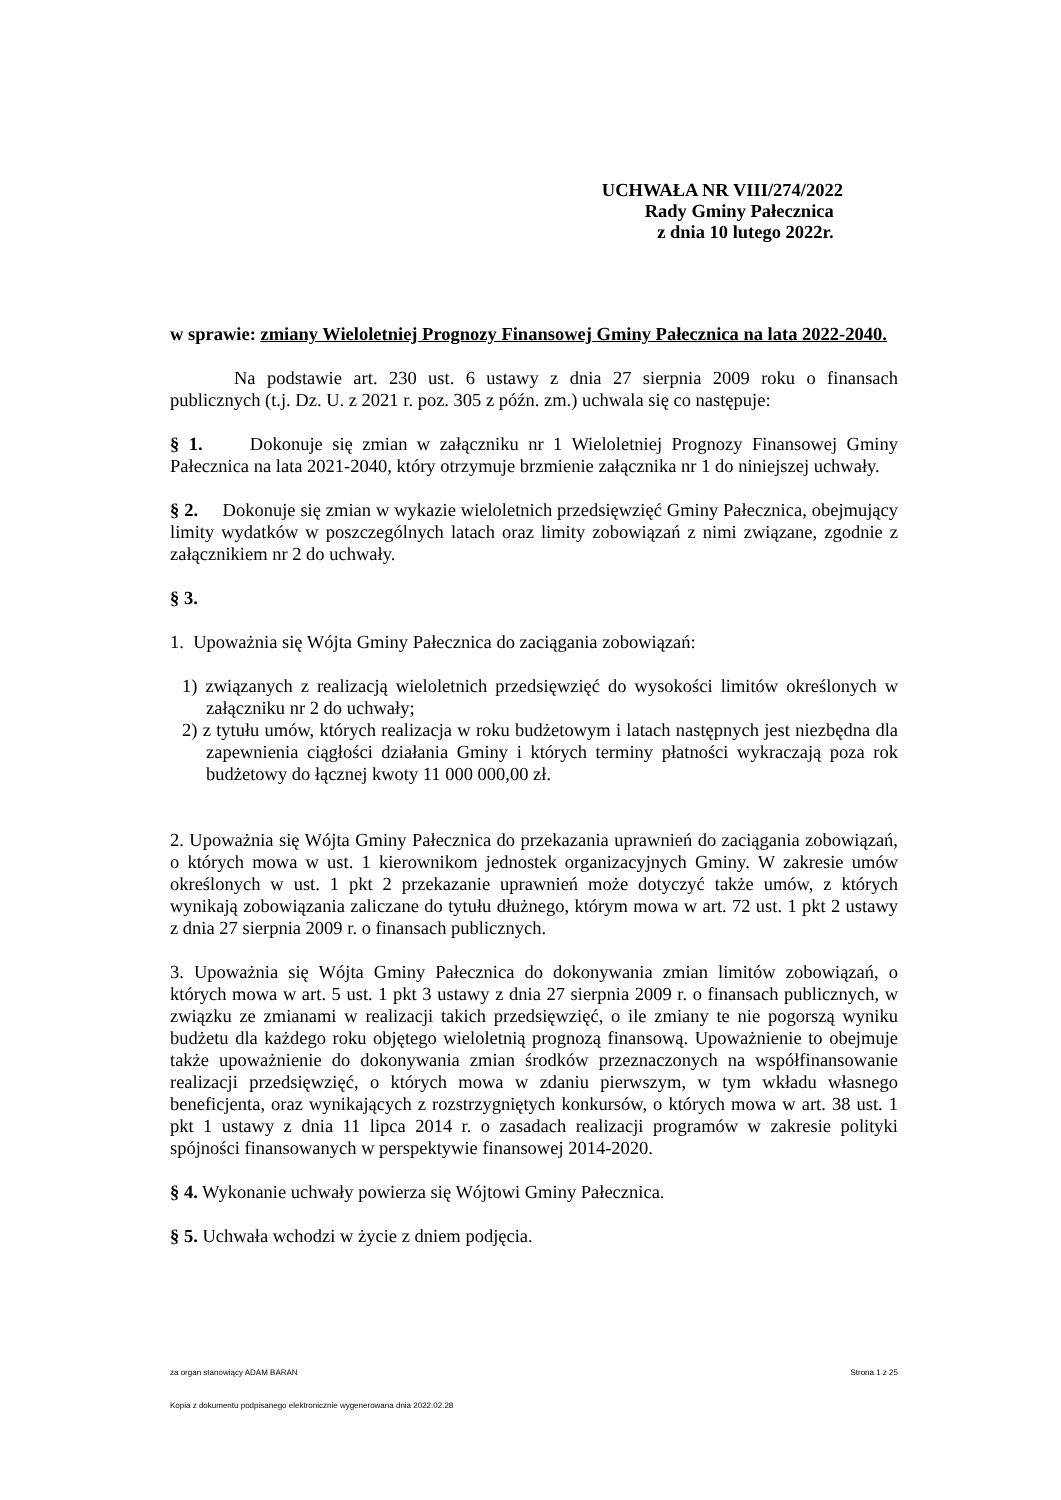UCHWAŁA NR VIII/274/2022
Rady Gminy Pałecznica
z dnia 10 lutego 2022r.
w sprawie: zmiany Wieloletniej Prognozy Finansowej Gminy Pałecznica na lata 2022-2040.
Na podstawie art. 230 ust. 6 ustawy z dnia 27 sierpnia 2009 roku o finansach publicznych (t.j. Dz. U. z 2021 r. poz. 305 z późn. zm.) uchwala się co następuje:
§ 1. Dokonuje się zmian w załączniku nr 1 Wieloletniej Prognozy Finansowej Gminy Pałecznica na lata 2021-2040, który otrzymuje brzmienie załącznika nr 1 do niniejszej uchwały.
§ 2. Dokonuje się zmian w wykazie wieloletnich przedsięwzięć Gminy Pałecznica, obejmujący limity wydatków w poszczególnych latach oraz limity zobowiązań z nimi związane, zgodnie z załącznikiem nr 2 do uchwały.
§ 3.
1. Upoważnia się Wójta Gminy Pałecznica do zaciągania zobowiązań:
1) związanych z realizacją wieloletnich przedsięwzięć do wysokości limitów określonych w załączniku nr 2 do uchwały;
2) z tytułu umów, których realizacja w roku budżetowym i latach następnych jest niezbędna dla zapewnienia ciągłości działania Gminy i których terminy płatności wykraczają poza rok budżetowy do łącznej kwoty 11 000 000,00 zł.
2. Upoważnia się Wójta Gminy Pałecznica do przekazania uprawnień do zaciągania zobowiązań, o których mowa w ust. 1 kierownikom jednostek organizacyjnych Gminy. W zakresie umów określonych w ust. 1 pkt 2 przekazanie uprawnień może dotyczyć także umów, z których wynikają zobowiązania zaliczane do tytułu dłużnego, którym mowa w art. 72 ust. 1 pkt 2 ustawy z dnia 27 sierpnia 2009 r. o finansach publicznych.
3. Upoważnia się Wójta Gminy Pałecznica do dokonywania zmian limitów zobowiązań, o których mowa w art. 5 ust. 1 pkt 3 ustawy z dnia 27 sierpnia 2009 r. o finansach publicznych, w związku ze zmianami w realizacji takich przedsięwzięć, o ile zmiany te nie pogorszą wyniku budżetu dla każdego roku objętego wieloletnią prognozą finansową. Upoważnienie to obejmuje także upoważnienie do dokonywania zmian środków przeznaczonych na współfinansowanie realizacji przedsięwzięć, o których mowa w zdaniu pierwszym, w tym wkładu własnego beneficjenta, oraz wynikających z rozstrzygniętych konkursów, o których mowa w art. 38 ust. 1 pkt 1 ustawy z dnia 11 lipca 2014 r. o zasadach realizacji programów w zakresie polityki spójności finansowanych w perspektywie finansowej 2014-2020.
§ 4. Wykonanie uchwały powierza się Wójtowi Gminy Pałecznica.
§ 5. Uchwała wchodzi w życie z dniem podjęcia.
za organ stanowiący ADAM BARAN Strona 1 z 25
Kopia z dokumentu podpisanego elektronicznie wygenerowana dnia 2022.02.28